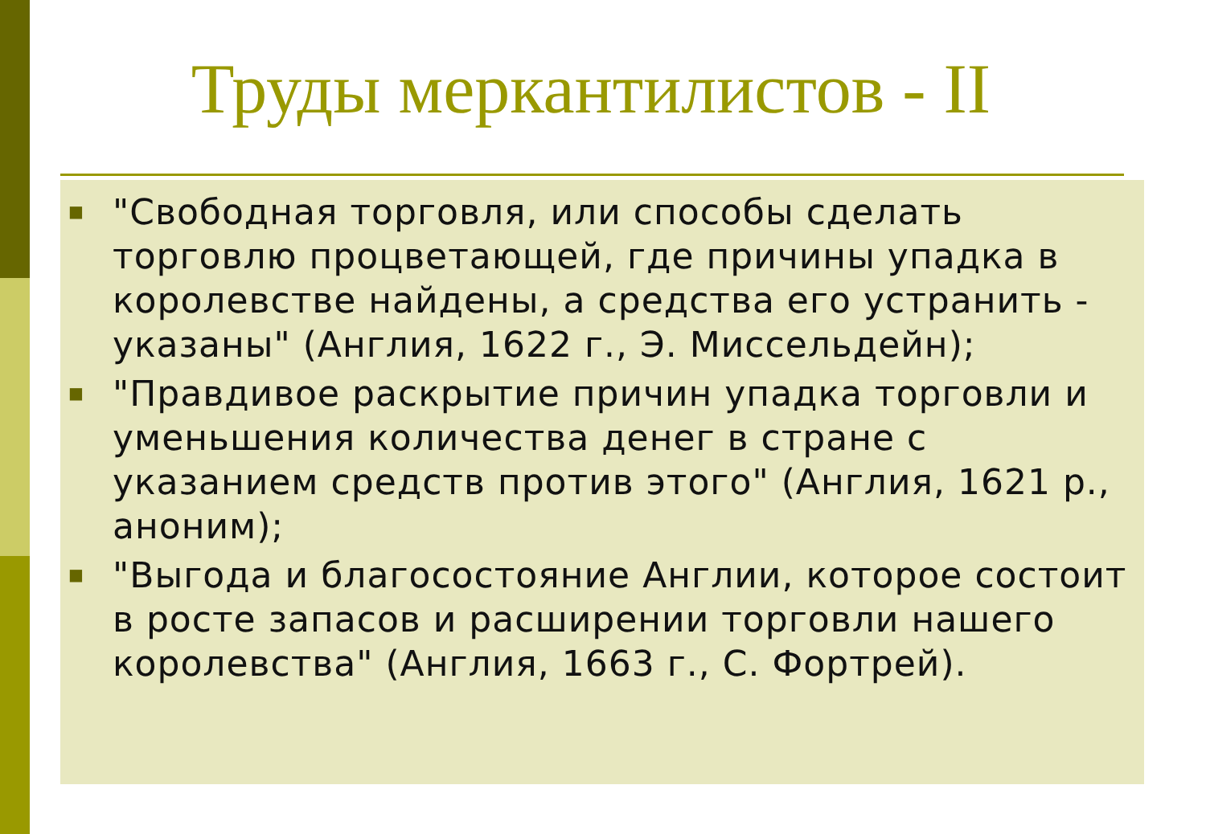Труды меркантилистов - II
■ "Свободная торговля, или способы сделать торговлю процветающей, где причины упадка в королевстве найдены, а средства его устранить - указаны" (Англия, 1622 г., Э. Миссельдейн);
■ "Правдивое раскрытие причин упадка торговли и уменьшения количества денег в стране с указанием средств против этого" (Англия, 1621 р., аноним);
■ "Выгода и благосостояние Англии, которое состоит в росте запасов и расширении торговли нашего королевства" (Англия, 1663 г., С. Фортрей).